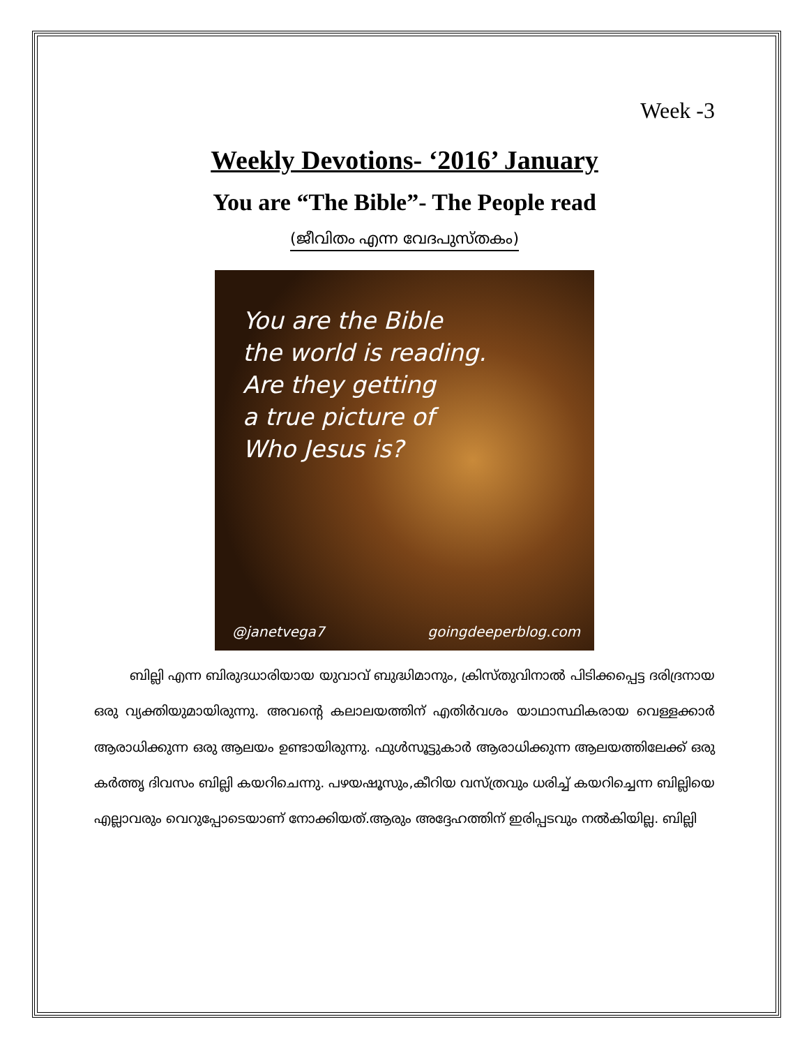Week -3
Weekly Devotions- ‘2016’ January
You are “The Bible”- The People read
(ജീവിതം എന്ന വേദപുസ്തകം)
You are the Bible
the world is reading.
Are they getting
a true picture of
Who Jesus is?
@janetvega7 goingdeeperblog.com
ബില്ലി എന്ന ബിരുദധാരിയായ യുവാവ് ബുദ്ധിമാനും, ക്രിസ്തുവിനാൽ പിടിക്കപ്പെട്ട ദരിദ്രനായ ഒരു വ്യക്തിയുമായിരുന്നു. അവന്റെ കലാലയത്തിന് എതിർവശം യാഥാസ്ഥികരായ വെള്ളക്കാർ ആരാധിക്കുന്ന ഒരു ആലയം ഉണ്ടായിരുന്നു. ഫുൾസൂട്ടുകാർ ആരാധിക്കുന്ന ആലയത്തിലേക്ക് ഒരു കർത്തൃ ദിവസം ബില്ലി കയറിചെന്നു. പഴയഷൂസും,കീറിയ വസ്ത്രവും ധരിച്ച് കയറിച്ചെന്ന ബില്ലിയെ എല്ലാവരും വെറുപ്പോടെയാണ് നോക്കിയത്.ആരും അദ്ദേഹത്തിന് ഇരിപ്പടവും നൽകിയില്ല. ബില്ലി